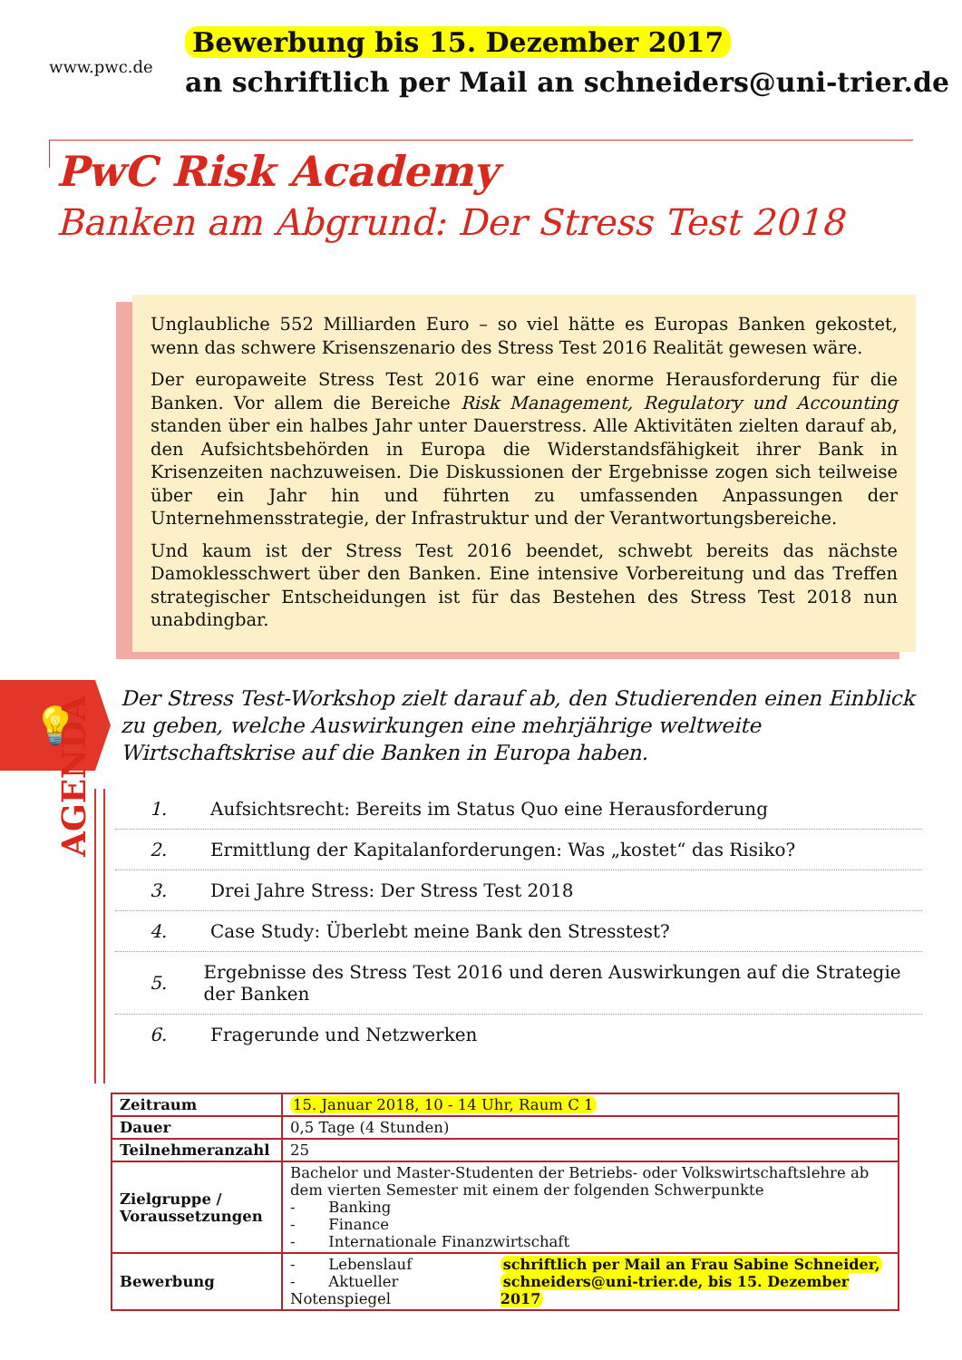www.pwc.de
Bewerbung bis 15. Dezember 2017
an schriftlich per Mail an schneiders@uni-trier.de
PwC Risk Academy
Banken am Abgrund: Der Stress Test 2018
Unglaubliche 552 Milliarden Euro – so viel hätte es Europas Banken gekostet, wenn das schwere Krisenszenario des Stress Test 2016 Realität gewesen wäre.
Der europaweite Stress Test 2016 war eine enorme Herausforderung für die Banken. Vor allem die Bereiche Risk Management, Regulatory und Accounting standen über ein halbes Jahr unter Dauerstress. Alle Aktivitäten zielten darauf ab, den Aufsichtsbehörden in Europa die Widerstandsfähigkeit ihrer Bank in Krisenzeiten nachzuweisen. Die Diskussionen der Ergebnisse zogen sich teilweise über ein Jahr hin und führten zu umfassenden Anpassungen der Unternehmensstrategie, der Infrastruktur und der Verantwortungsbereiche.
Und kaum ist der Stress Test 2016 beendet, schwebt bereits das nächste Damoklesschwert über den Banken. Eine intensive Vorbereitung und das Treffen strategischer Entscheidungen ist für das Bestehen des Stress Test 2018 nun unabdingbar.
💡
Der Stress Test-Workshop zielt darauf ab, den Studierenden einen Einblick zu geben, welche Auswirkungen eine mehrjährige weltweite Wirtschaftskrise auf die Banken in Europa haben.
AGENDA
1. Aufsichtsrecht: Bereits im Status Quo eine Herausforderung
2. Ermittlung der Kapitalanforderungen: Was „kostet“ das Risiko?
3. Drei Jahre Stress: Der Stress Test 2018
4. Case Study: Überlebt meine Bank den Stresstest?
5. Ergebnisse des Stress Test 2016 und deren Auswirkungen auf die Strategie der Banken
6. Fragerunde und Netzwerken
| Zeitraum | 15. Januar 2018, 10 - 14 Uhr, Raum C 1 |
| Dauer | 0,5 Tage (4 Stunden) |
| Teilnehmeranzahl | 25 |
| Zielgruppe / Voraussetzungen | Bachelor und Master-Studenten der Betriebs- oder Volkswirtschaftslehre ab dem vierten Semester mit einem der folgenden Schwerpunkte - Banking - Finance - Internationale Finanzwirtschaft |
| Bewerbung | - Lebenslauf - Aktueller Notenspiegel schriftlich per Mail an Frau Sabine Schneider, schneiders@uni-trier.de, bis 15. Dezember 2017 |